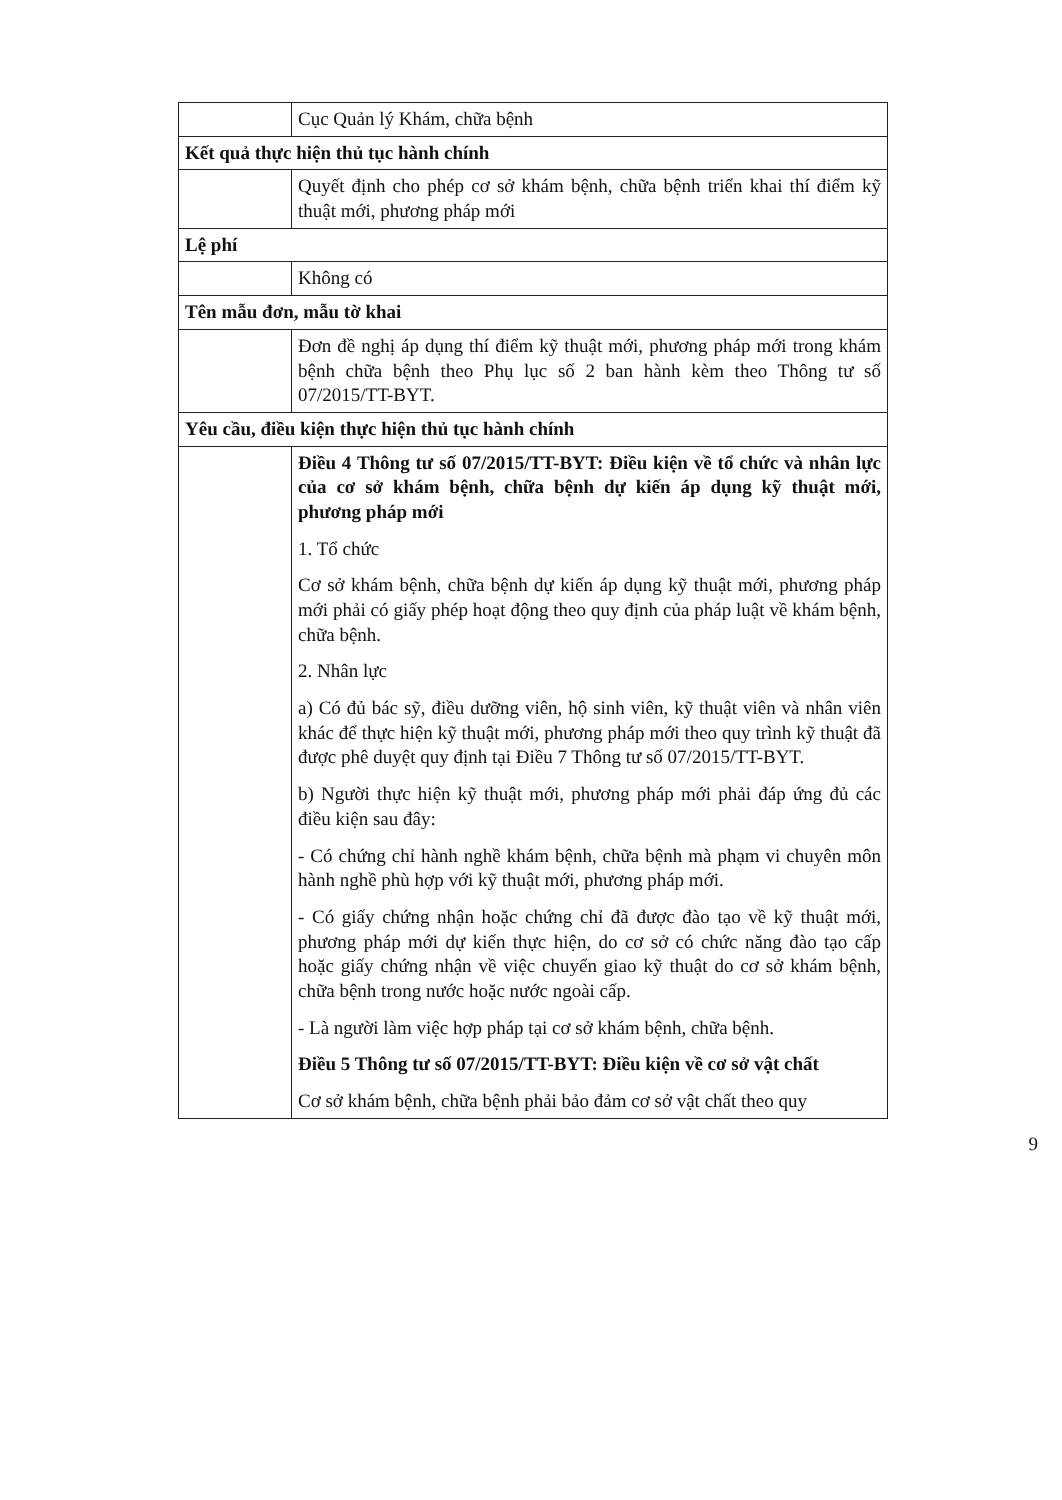| | Cục Quản lý Khám, chữa bệnh |
| Kết quả thực hiện thủ tục hành chính | |
| | Quyết định cho phép cơ sở khám bệnh, chữa bệnh triển khai thí điểm kỹ thuật mới, phương pháp mới |
| Lệ phí | |
| | Không có |
| Tên mẫu đơn, mẫu tờ khai | |
| | Đơn đề nghị áp dụng thí điểm kỹ thuật mới, phương pháp mới trong khám bệnh chữa bệnh theo Phụ lục số 2 ban hành kèm theo Thông tư số 07/2015/TT-BYT. |
| Yêu cầu, điều kiện thực hiện thủ tục hành chính | |
| | Điều 4 Thông tư số 07/2015/TT-BYT: Điều kiện về tổ chức và nhân lực của cơ sở khám bệnh, chữa bệnh dự kiến áp dụng kỹ thuật mới, phương pháp mới 1. Tổ chức Cơ sở khám bệnh, chữa bệnh dự kiến áp dụng kỹ thuật mới, phương pháp mới phải có giấy phép hoạt động theo quy định của pháp luật về khám bệnh, chữa bệnh. 2. Nhân lực a) Có đủ bác sỹ, điều dưỡng viên, hộ sinh viên, kỹ thuật viên và nhân viên khác để thực hiện kỹ thuật mới, phương pháp mới theo quy trình kỹ thuật đã được phê duyệt quy định tại Điều 7 Thông tư số 07/2015/TT-BYT. b) Người thực hiện kỹ thuật mới, phương pháp mới phải đáp ứng đủ các điều kiện sau đây: - Có chứng chỉ hành nghề khám bệnh, chữa bệnh mà phạm vi chuyên môn hành nghề phù hợp với kỹ thuật mới, phương pháp mới. - Có giấy chứng nhận hoặc chứng chỉ đã được đào tạo về kỹ thuật mới, phương pháp mới dự kiến thực hiện, do cơ sở có chức năng đào tạo cấp hoặc giấy chứng nhận về việc chuyển giao kỹ thuật do cơ sở khám bệnh, chữa bệnh trong nước hoặc nước ngoài cấp. - Là người làm việc hợp pháp tại cơ sở khám bệnh, chữa bệnh. Điều 5 Thông tư số 07/2015/TT-BYT: Điều kiện về cơ sở vật chất Cơ sở khám bệnh, chữa bệnh phải bảo đảm cơ sở vật chất theo quy |
9